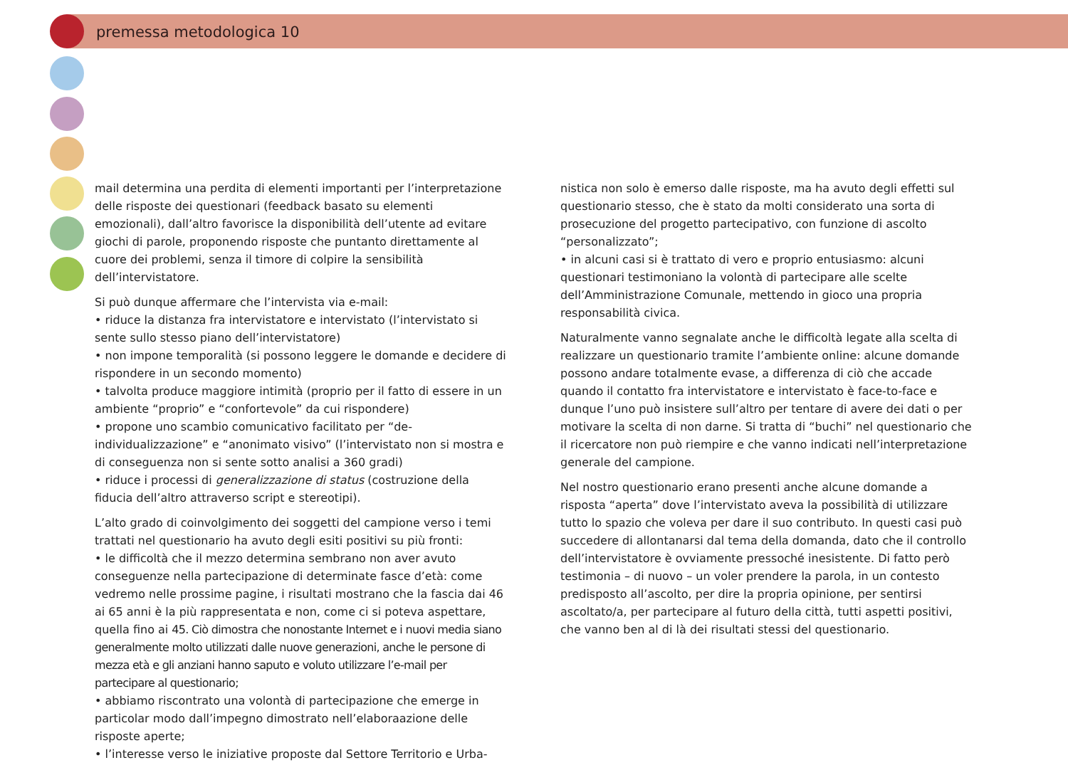premessa metodologica 10
mail determina una perdita di elementi importanti per l’interpretazione delle risposte dei questionari (feedback basato su elementi emozionali), dall’altro favorisce la disponibilità dell’utente ad evitare giochi di parole, proponendo risposte che puntanto direttamente al cuore dei problemi, senza il timore di colpire la sensibilità dell’intervistatore.
Si può dunque affermare che l’intervista via e-mail:
• riduce la distanza fra intervistatore e intervistato (l’intervistato si sente sullo stesso piano dell’intervistatore)
• non impone temporalità (si possono leggere le domande e decidere di rispondere in un secondo momento)
• talvolta produce maggiore intimità (proprio per il fatto di essere in un ambiente “proprio” e “confortevole” da cui rispondere)
• propone uno scambio comunicativo facilitato per “de-individualizzazione” e “anonimato visivo” (l’intervistato non si mostra e di conseguenza non si sente sotto analisi a 360 gradi)
• riduce i processi di generalizzazione di status (costruzione della fiducia dell’altro attraverso script e stereotipi).
L’alto grado di coinvolgimento dei soggetti del campione verso i temi trattati nel questionario ha avuto degli esiti positivi su più fronti:
• le difficoltà che il mezzo determina sembrano non aver avuto conseguenze nella partecipazione di determinate fasce d’età: come vedremo nelle prossime pagine, i risultati mostrano che la fascia dai 46 ai 65 anni è la più rappresentata e non, come ci si poteva aspettare, quella fino ai 45. Ciò dimostra che nonostante Internet e i nuovi media siano generalmente molto utilizzati dalle nuove generazioni, anche le persone di mezza età e gli anziani hanno saputo e voluto utilizzare l’e-mail per partecipare al questionario;
• abbiamo riscontrato una volontà di partecipazione che emerge in particolar modo dall’impegno dimostrato nell’elaboraazione delle risposte aperte;
• l’interesse verso le iniziative proposte dal Settore Territorio e Urba-
nistica non solo è emerso dalle risposte, ma ha avuto degli effetti sul questionario stesso, che è stato da molti considerato una sorta di prosecuzione del progetto partecipativo, con funzione di ascolto “personalizzato”;
• in alcuni casi si è trattato di vero e proprio entusiasmo: alcuni questionari testimoniano la volontà di partecipare alle scelte dell’Amministrazione Comunale, mettendo in gioco una propria responsabilità civica.
Naturalmente vanno segnalate anche le difficoltà legate alla scelta di realizzare un questionario tramite l’ambiente online: alcune domande possono andare totalmente evase, a differenza di ciò che accade quando il contatto fra intervistatore e intervistato è face-to-face e dunque l’uno può insistere sull’altro per tentare di avere dei dati o per motivare la scelta di non darne. Si tratta di “buchi” nel questionario che il ricercatore non può riempire e che vanno indicati nell’interpretazione generale del campione.
Nel nostro questionario erano presenti anche alcune domande a risposta “aperta” dove l’intervistato aveva la possibilità di utilizzare tutto lo spazio che voleva per dare il suo contributo. In questi casi può succedere di allontanarsi dal tema della domanda, dato che il controllo dell’intervistatore è ovviamente pressoché inesistente. Di fatto però testimonia – di nuovo – un voler prendere la parola, in un contesto predisposto all’ascolto, per dire la propria opinione, per sentirsi ascoltato/a, per partecipare al futuro della città, tutti aspetti positivi, che vanno ben al di là dei risultati stessi del questionario.